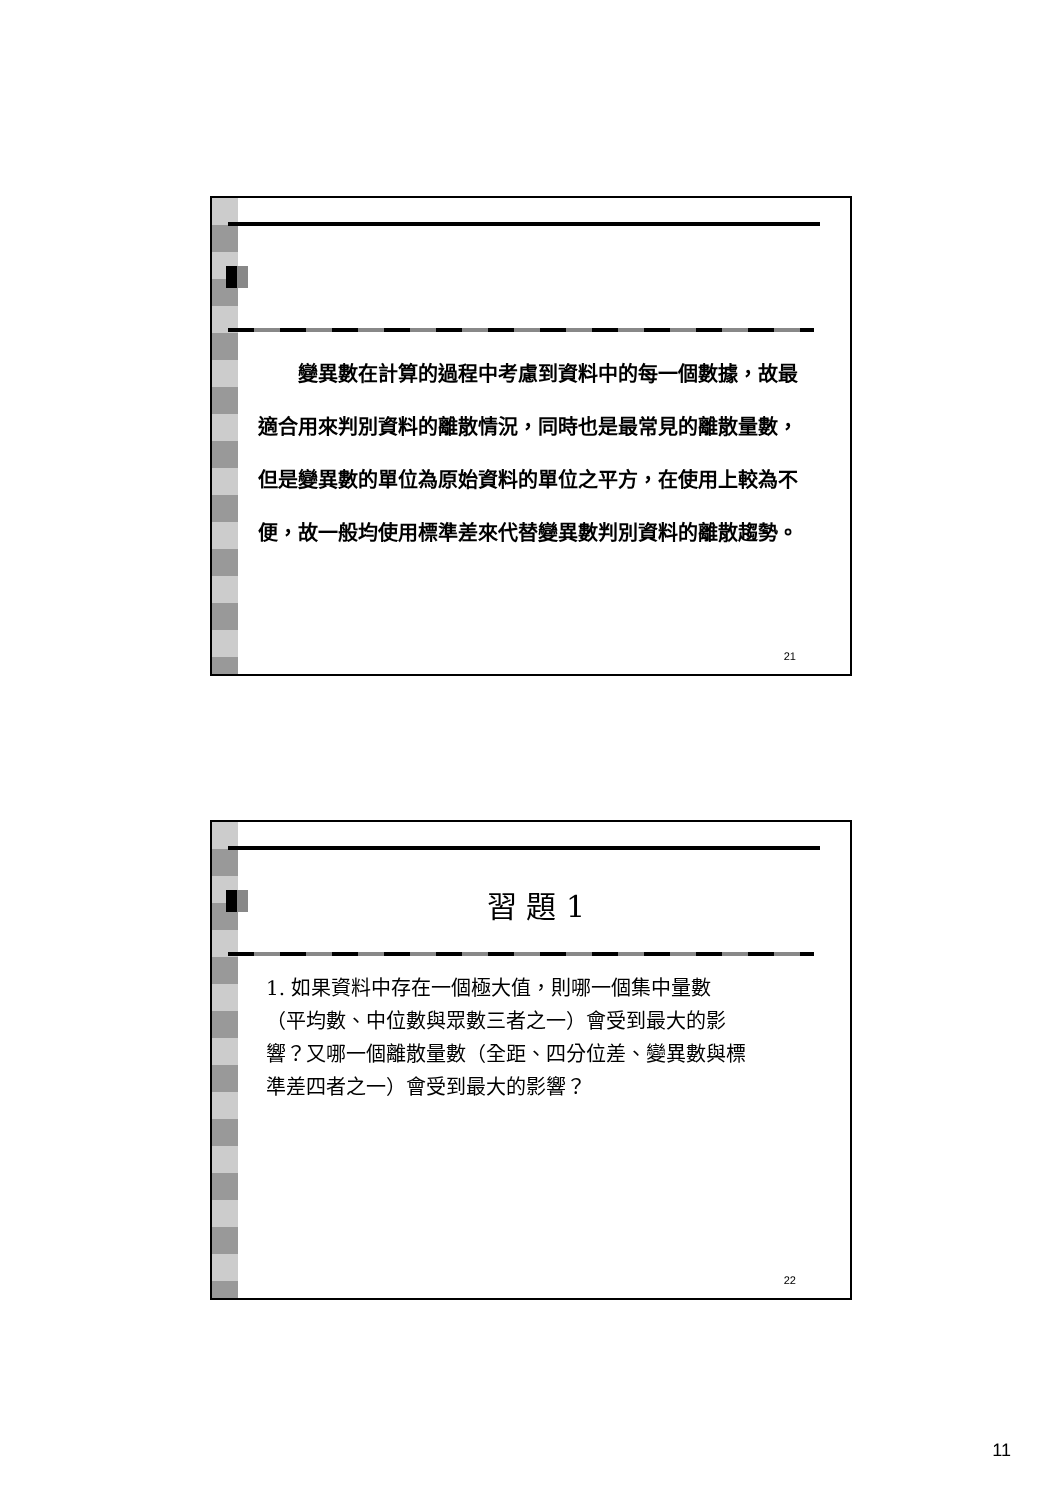變異數在計算的過程中考慮到資料中的每一個數據，故最適合用來判別資料的離散情況，同時也是最常見的離散量數，但是變異數的單位為原始資料的單位之平方，在使用上較為不便，故一般均使用標準差來代替變異數判別資料的離散趨勢。
21
習 題 1
1. 如果資料中存在一個極大值，則哪一個集中量數（平均數、中位數與眾數三者之一）會受到最大的影響？又哪一個離散量數（全距、四分位差、變異數與標準差四者之一）會受到最大的影響？
22
11